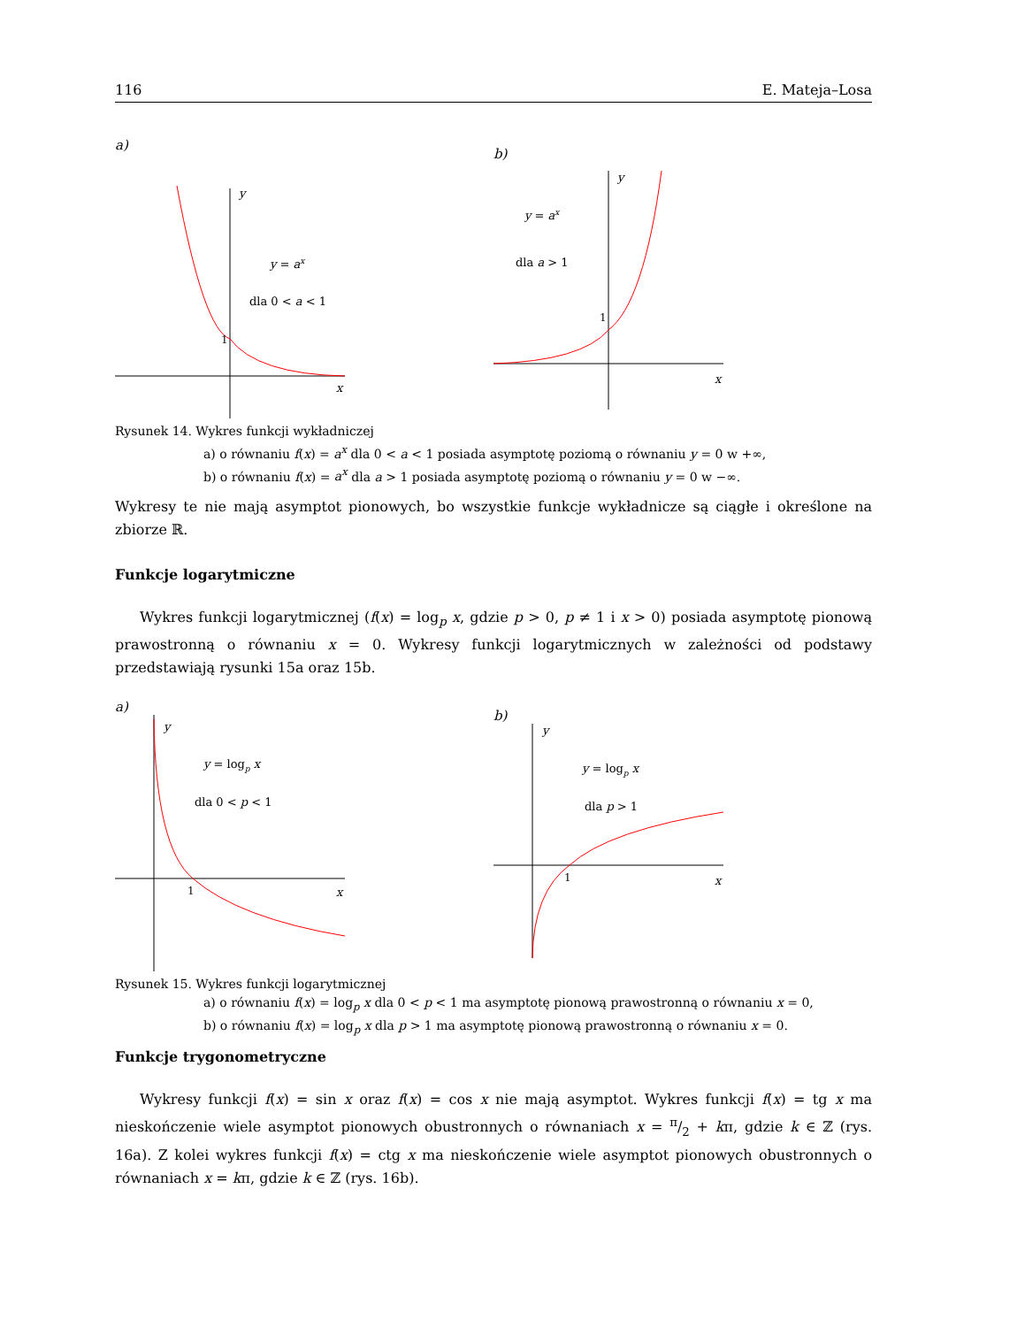116 E. Mateja–Losa
a)
y
x
1
y = ax
dla 0 < a < 1
b)
y
x
1
y = ax
dla a > 1
Rysunek 14. Wykres funkcji wykładniczej
a) o równaniu f(x) = a<sup>x</sup> dla 0 < a < 1 posiada asymptotę poziomą o równaniu y = 0 w +∞,
b) o równaniu f(x) = a<sup>x</sup> dla a > 1 posiada asymptotę poziomą o równaniu y = 0 w −∞.
Wykresy te nie mają asymptot pionowych, bo wszystkie funkcje wykładnicze są ciągłe i określone na zbiorze ℝ.
Funkcje logarytmiczne
Wykres funkcji logarytmicznej (f(x) = log<sub>p</sub> x, gdzie p > 0, p ≠ 1 i x > 0) posiada asymptotę pionową prawostronną o równaniu x = 0. Wykresy funkcji logarytmicznych w zależności od podstawy przedstawiają rysunki 15a oraz 15b.
a)
y
x
1
y = logp x
dla 0 < p < 1
b)
y
x
1
y = logp x
dla p > 1
Rysunek 15. Wykres funkcji logarytmicznej
a) o równaniu f(x) = log<sub>p</sub> x dla 0 < p < 1 ma asymptotę pionową prawostronną o równaniu x = 0,
b) o równaniu f(x) = log<sub>p</sub> x dla p > 1 ma asymptotę pionową prawostronną o równaniu x = 0.
Funkcje trygonometryczne
Wykresy funkcji f(x) = sin x oraz f(x) = cos x nie mają asymptot. Wykres funkcji f(x) = tg x ma nieskończenie wiele asymptot pionowych obustronnych o równaniach x = π/2 + kπ, gdzie k ∈ ℤ (rys. 16a). Z kolei wykres funkcji f(x) = ctg x ma nieskończenie wiele asymptot pionowych obustronnych o równaniach x = kπ, gdzie k ∈ ℤ (rys. 16b).